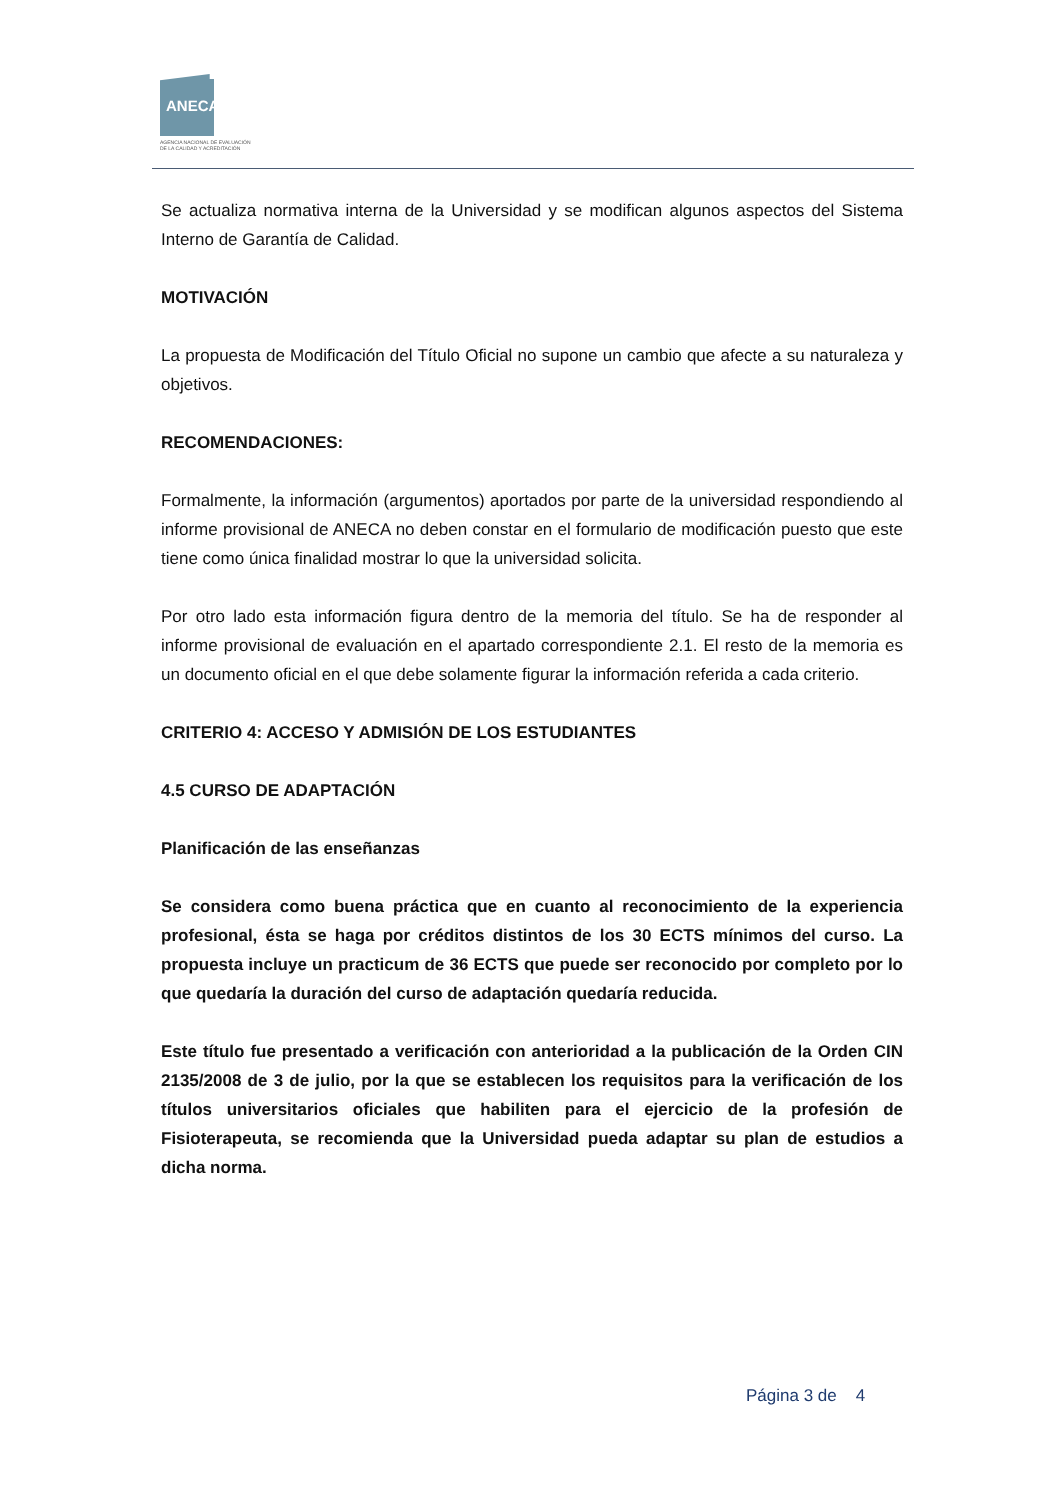ANECA
AGENCIA NACIONAL DE EVALUACIÓN
DE LA CALIDAD Y ACREDITACIÓN
Se actualiza normativa interna de la Universidad y se modifican algunos aspectos del Sistema Interno de Garantía de Calidad.
MOTIVACIÓN
La propuesta de Modificación del Título Oficial no supone un cambio que afecte a su naturaleza y objetivos.
RECOMENDACIONES:
Formalmente, la información (argumentos) aportados por parte de la universidad respondiendo al informe provisional de ANECA no deben constar en el formulario de modificación puesto que este tiene como única finalidad mostrar lo que la universidad solicita.
Por otro lado esta información figura dentro de la memoria del título. Se ha de responder al informe provisional de evaluación en el apartado correspondiente 2.1. El resto de la memoria es un documento oficial en el que debe solamente figurar la información referida a cada criterio.
CRITERIO 4: ACCESO Y ADMISIÓN DE LOS ESTUDIANTES
4.5 CURSO DE ADAPTACIÓN
Planificación de las enseñanzas
Se considera como buena práctica que en cuanto al reconocimiento de la experiencia profesional, ésta se haga por créditos distintos de los 30 ECTS mínimos del curso. La propuesta incluye un practicum de 36 ECTS que puede ser reconocido por completo por lo que quedaría la duración del curso de adaptación quedaría reducida.
Este título fue presentado a verificación con anterioridad a la publicación de la Orden CIN 2135/2008 de 3 de julio, por la que se establecen los requisitos para la verificación de los títulos universitarios oficiales que habiliten para el ejercicio de la profesión de Fisioterapeuta, se recomienda que la Universidad pueda adaptar su plan de estudios a dicha norma.
Página 3 de 4